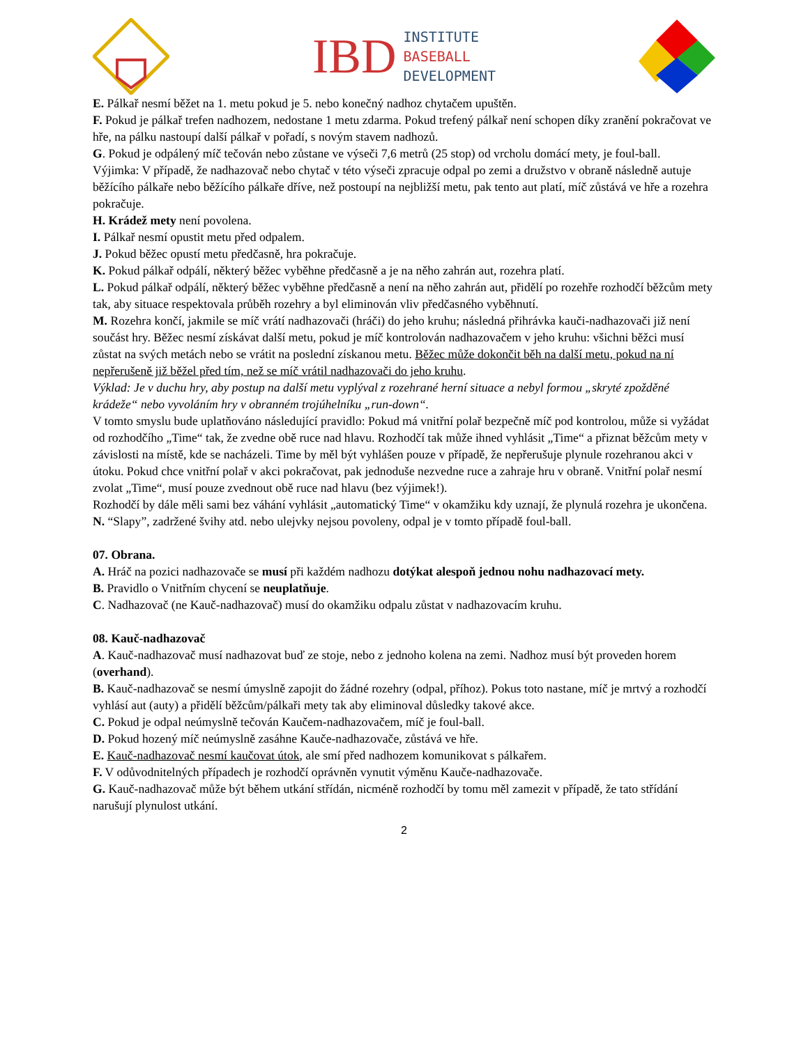IBD
INSTITUTE
BASEBALL
DEVELOPMENT
E. Pálkař nesmí běžet na 1. metu pokud je 5. nebo konečný nadhoz chytačem upuštěn.
F. Pokud je pálkař trefen nadhozem, nedostane 1 metu zdarma. Pokud trefený pálkař není schopen díky zranění pokračovat ve hře, na pálku nastoupí další pálkař v pořadí, s novým stavem nadhozů.
G. Pokud je odpálený míč tečován nebo zůstane ve výseči 7,6 metrů (25 stop) od vrcholu domácí mety, je foul-ball.
Výjimka: V případě, že nadhazovač nebo chytač v této výseči zpracuje odpal po zemi a družstvo v obraně následně autuje běžícího pálkaře nebo běžícího pálkaře dříve, než postoupí na nejbližší metu, pak tento aut platí, míč zůstává ve hře a rozehra pokračuje.
H. Krádež mety není povolena.
I. Pálkař nesmí opustit metu před odpalem.
J. Pokud běžec opustí metu předčasně, hra pokračuje.
K. Pokud pálkař odpálí, některý běžec vyběhne předčasně a je na něho zahrán aut, rozehra platí.
L. Pokud pálkař odpálí, některý běžec vyběhne předčasně a není na něho zahrán aut, přidělí po rozehře rozhodčí běžcům mety tak, aby situace respektovala průběh rozehry a byl eliminován vliv předčasného vyběhnutí.
M. Rozehra končí, jakmile se míč vrátí nadhazovači (hráči) do jeho kruhu; následná přihrávka kauči-nadhazovači již není součást hry. Běžec nesmí získávat další metu, pokud je míč kontrolován nadhazovačem v jeho kruhu: všichni běžci musí zůstat na svých metách nebo se vrátit na poslední získanou metu. Běžec může dokončit běh na další metu, pokud na ní nepřerušeně již běžel před tím, než se míč vrátil nadhazovači do jeho kruhu.
Výklad: Je v duchu hry, aby postup na další metu vyplýval z rozehrané herní situace a nebyl formou „skryté zpožděné krádeže“ nebo vyvoláním hry v obranném trojúhelníku „run-down“.
V tomto smyslu bude uplatňováno následující pravidlo: Pokud má vnitřní polař bezpečně míč pod kontrolou, může si vyžádat od rozhodčího „Time“ tak, že zvedne obě ruce nad hlavu. Rozhodčí tak může ihned vyhlásit „Time“ a přiznat běžcům mety v závislosti na místě, kde se nacházeli. Time by měl být vyhlášen pouze v případě, že nepřerušuje plynule rozehranou akci v útoku. Pokud chce vnitřní polař v akci pokračovat, pak jednoduše nezvedne ruce a zahraje hru v obraně. Vnitřní polař nesmí zvolat „Time“, musí pouze zvednout obě ruce nad hlavu (bez výjimek!).
Rozhodčí by dále měli sami bez váhání vyhlásit „automatický Time“ v okamžiku kdy uznají, že plynulá rozehra je ukončena.
N. “Slapy”, zadržené švihy atd. nebo ulejvky nejsou povoleny, odpal je v tomto případě foul-ball.
07. Obrana.
A. Hráč na pozici nadhazovače se musí při každém nadhozu dotýkat alespoň jednou nohu nadhazovací mety.
B. Pravidlo o Vnitřním chycení se neuplatňuje.
C. Nadhazovač (ne Kauč-nadhazovač) musí do okamžiku odpalu zůstat v nadhazovacím kruhu.
08. Kauč-nadhazovač
A. Kauč-nadhazovač musí nadhazovat buď ze stoje, nebo z jednoho kolena na zemi. Nadhoz musí být proveden horem (overhand).
B. Kauč-nadhazovač se nesmí úmyslně zapojit do žádné rozehry (odpal, příhoz). Pokus toto nastane, míč je mrtvý a rozhodčí vyhlásí aut (auty) a přidělí běžcům/pálkaři mety tak aby eliminoval důsledky takové akce.
C. Pokud je odpal neúmyslně tečován Kaučem-nadhazovačem, míč je foul-ball.
D. Pokud hozený míč neúmyslně zasáhne Kauče-nadhazovače, zůstává ve hře.
E. Kauč-nadhazovač nesmí kaučovat útok, ale smí před nadhozem komunikovat s pálkařem.
F. V odůvodnitelných případech je rozhodčí oprávněn vynutit výměnu Kauče-nadhazovače.
G. Kauč-nadhazovač může být během utkání střídán, nicméně rozhodčí by tomu měl zamezit v případě, že tato střídání narušují plynulost utkání.
2